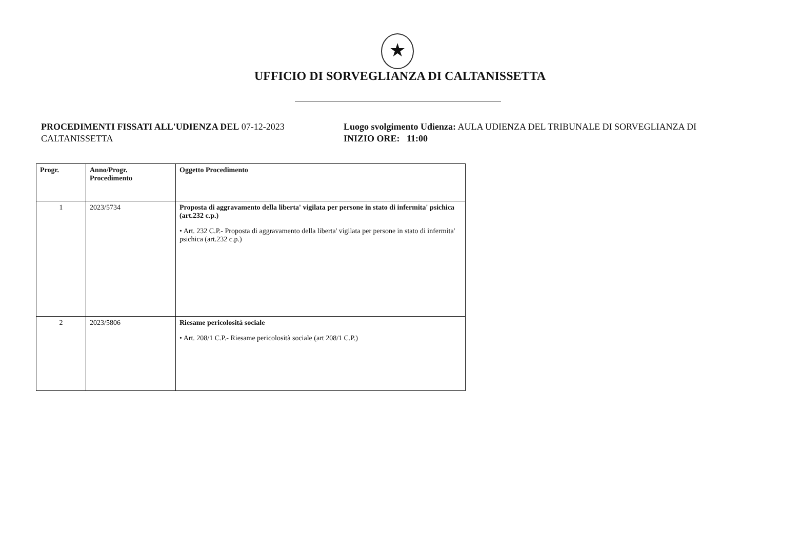★
UFFICIO DI SORVEGLIANZA DI CALTANISSETTA
PROCEDIMENTI FISSATI ALL'UDIENZA DEL 07-12-2023
CALTANISSETTA
Luogo svolgimento Udienza: AULA UDIENZA DEL TRIBUNALE DI SORVEGLIANZA DI
INIZIO ORE: 11:00
| Progr. | Anno/Progr. Procedimento | Oggetto Procedimento |
| --- | --- | --- |
| 1 | 2023/5734 | Proposta di aggravamento della liberta' vigilata per persone in stato di infermita' psichica (art.232 c.p.) • Art. 232 C.P.- Proposta di aggravamento della liberta' vigilata per persone in stato di infermita' psichica (art.232 c.p.) |
| 2 | 2023/5806 | Riesame pericolosità sociale • Art. 208/1 C.P.- Riesame pericolosità sociale (art 208/1 C.P.) |